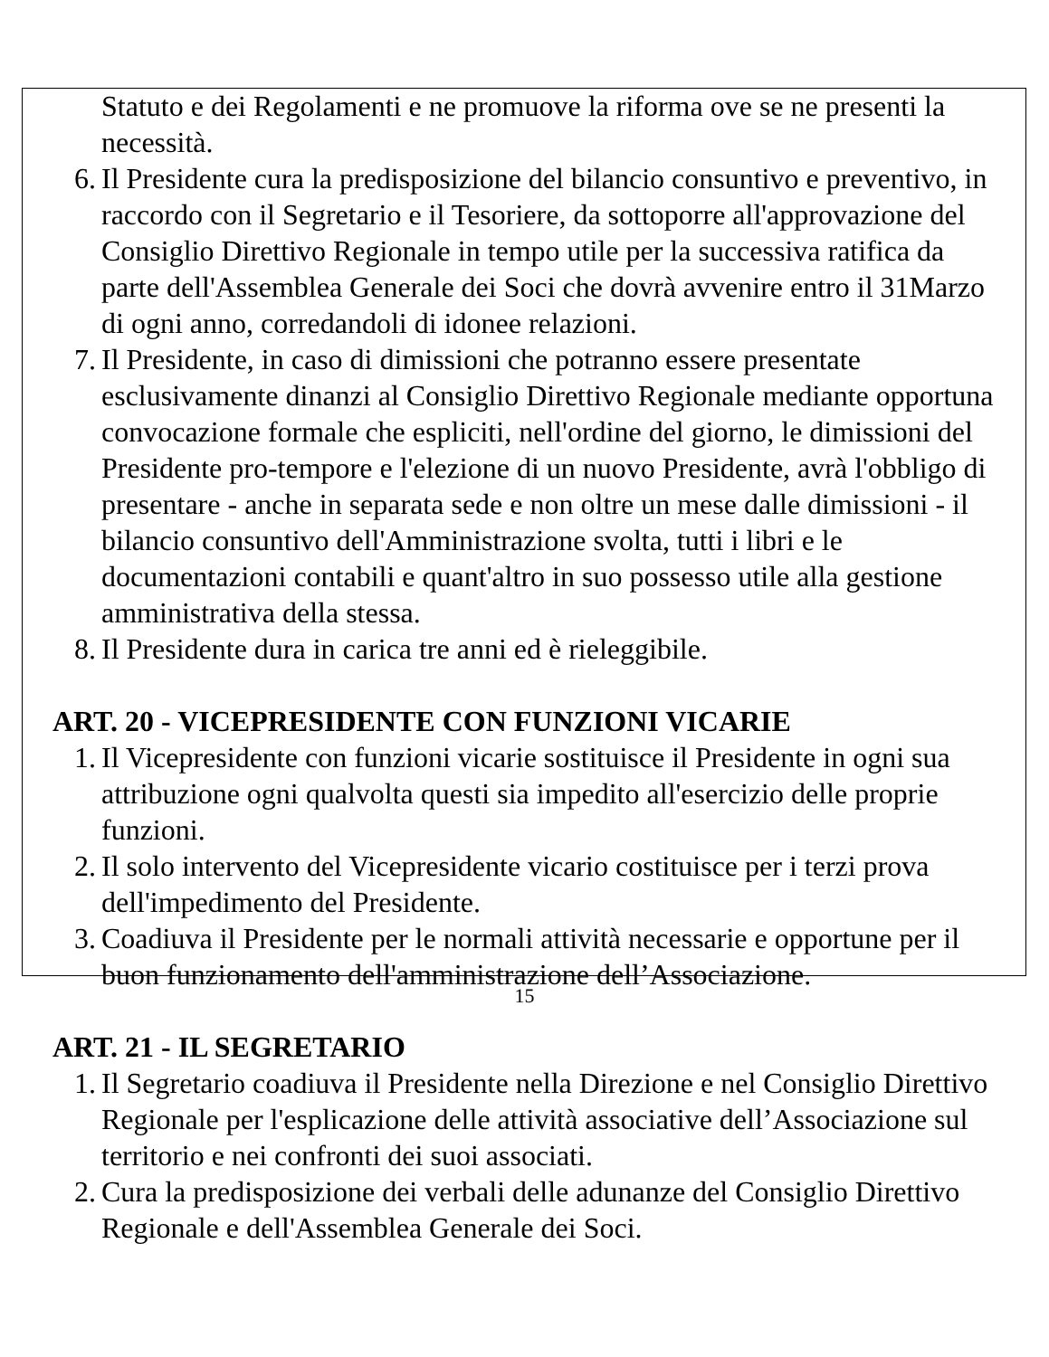Statuto e dei Regolamenti e ne promuove la riforma ove se ne presenti la necessità.
6. Il Presidente cura la predisposizione del bilancio consuntivo e preventivo, in raccordo con il Segretario e il Tesoriere, da sottoporre all'approvazione del Consiglio Direttivo Regionale in tempo utile per la successiva ratifica da parte dell'Assemblea Generale dei Soci che dovrà avvenire entro il 31Marzo di ogni anno, corredandoli di idonee relazioni.
7. Il Presidente, in caso di dimissioni che potranno essere presentate esclusivamente dinanzi al Consiglio Direttivo Regionale mediante opportuna convocazione formale che espliciti, nell'ordine del giorno, le dimissioni del Presidente pro-tempore e l'elezione di un nuovo Presidente, avrà l'obbligo di presentare - anche in separata sede e non oltre un mese dalle dimissioni - il bilancio consuntivo dell'Amministrazione svolta, tutti i libri e le documentazioni contabili e quant'altro in suo possesso utile alla gestione amministrativa della stessa.
8. Il Presidente dura in carica tre anni ed è rieleggibile.
ART. 20 - VICEPRESIDENTE CON FUNZIONI VICARIE
1. Il Vicepresidente con funzioni vicarie sostituisce il Presidente in ogni sua attribuzione ogni qualvolta questi sia impedito all'esercizio delle proprie funzioni.
2. Il solo intervento del Vicepresidente vicario costituisce per i terzi prova dell'impedimento del Presidente.
3. Coadiuva il Presidente per le normali attività necessarie e opportune per il buon funzionamento dell'amministrazione dell’Associazione.
ART. 21 - IL SEGRETARIO
1. Il Segretario coadiuva il Presidente nella Direzione e nel Consiglio Direttivo Regionale per l'esplicazione delle attività associative dell’Associazione sul territorio e nei confronti dei suoi associati.
2. Cura la predisposizione dei verbali delle adunanze del Consiglio Direttivo Regionale e dell'Assemblea Generale dei Soci.
15